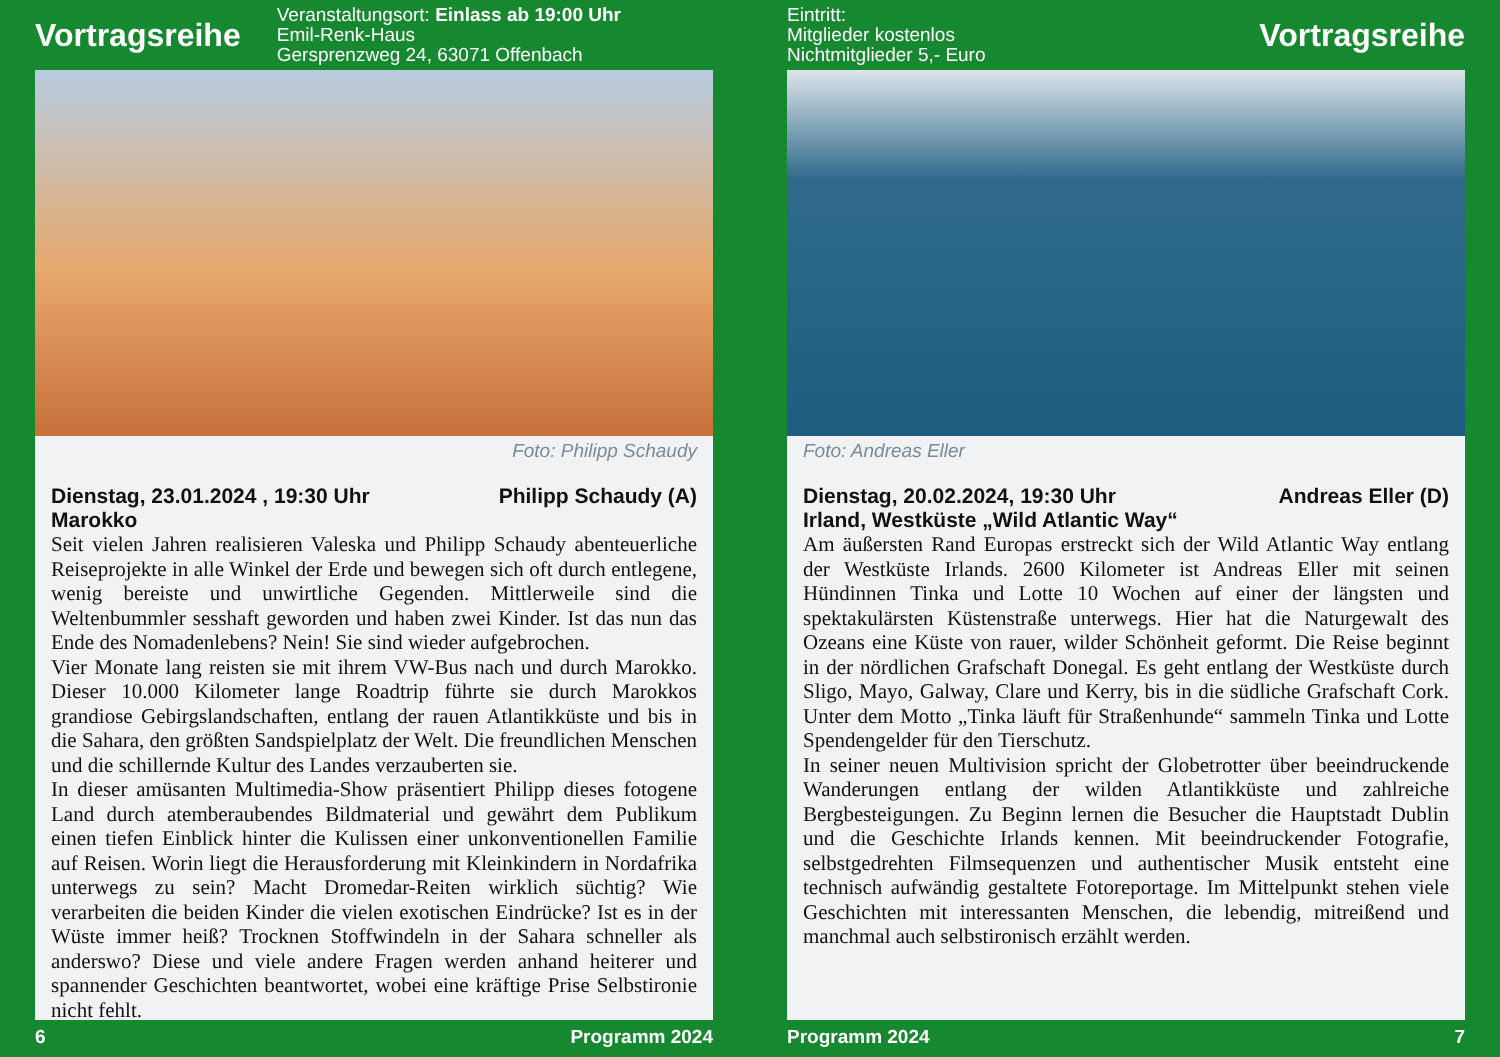Vortragsreihe
Veranstaltungsort: Einlass ab 19:00 Uhr
Emil-Renk-Haus
Gersprenzweg 24, 63071 Offenbach
Foto: Philipp Schaudy
Dienstag, 23.01.2024 , 19:30 Uhr Philipp Schaudy (A)
Marokko
Seit vielen Jahren realisieren Valeska und Philipp Schaudy abenteuerliche Reiseprojekte in alle Winkel der Erde und bewegen sich oft durch entlegene, wenig bereiste und unwirtliche Gegenden. Mittlerweile sind die Weltenbummler sesshaft geworden und haben zwei Kinder. Ist das nun das Ende des Nomadenlebens? Nein! Sie sind wieder aufgebrochen.
Vier Monate lang reisten sie mit ihrem VW-Bus nach und durch Marokko. Dieser 10.000 Kilometer lange Roadtrip führte sie durch Marokkos grandiose Gebirgslandschaften, entlang der rauen Atlantikküste und bis in die Sahara, den größten Sandspielplatz der Welt. Die freundlichen Menschen und die schillernde Kultur des Landes verzauberten sie.
In dieser amüsanten Multimedia-Show präsentiert Philipp dieses fotogene Land durch atemberaubendes Bildmaterial und gewährt dem Publikum einen tiefen Einblick hinter die Kulissen einer unkonventionellen Familie auf Reisen. Worin liegt die Herausforderung mit Kleinkindern in Nordafrika unterwegs zu sein? Macht Dromedar-Reiten wirklich süchtig? Wie verarbeiten die beiden Kinder die vielen exotischen Eindrücke? Ist es in der Wüste immer heiß? Trocknen Stoffwindeln in der Sahara schneller als anderswo? Diese und viele andere Fragen werden anhand heiterer und spannender Geschichten beantwortet, wobei eine kräftige Prise Selbstironie nicht fehlt.
6 Programm 2024
Eintritt:
Mitglieder kostenlos
Nichtmitglieder 5,- Euro
Vortragsreihe
Foto: Andreas Eller
Dienstag, 20.02.2024, 19:30 Uhr Andreas Eller (D)
Irland, Westküste „Wild Atlantic Way“
Am äußersten Rand Europas erstreckt sich der Wild Atlantic Way entlang der Westküste Irlands. 2600 Kilometer ist Andreas Eller mit seinen Hündinnen Tinka und Lotte 10 Wochen auf einer der längsten und spektakulärsten Küstenstraße unterwegs. Hier hat die Naturgewalt des Ozeans eine Küste von rauer, wilder Schönheit geformt. Die Reise beginnt in der nördlichen Grafschaft Donegal. Es geht entlang der Westküste durch Sligo, Mayo, Galway, Clare und Kerry, bis in die südliche Grafschaft Cork. Unter dem Motto „Tinka läuft für Straßenhunde“ sammeln Tinka und Lotte Spendengelder für den Tierschutz.
In seiner neuen Multivision spricht der Globetrotter über beeindruckende Wanderungen entlang der wilden Atlantikküste und zahlreiche Bergbesteigungen. Zu Beginn lernen die Besucher die Hauptstadt Dublin und die Geschichte Irlands kennen. Mit beeindruckender Fotografie, selbstgedrehten Filmsequenzen und authentischer Musik entsteht eine technisch aufwändig gestaltete Fotoreportage. Im Mittelpunkt stehen viele Geschichten mit interessanten Menschen, die lebendig, mitreißend und manchmal auch selbstironisch erzählt werden.
Programm 2024 7